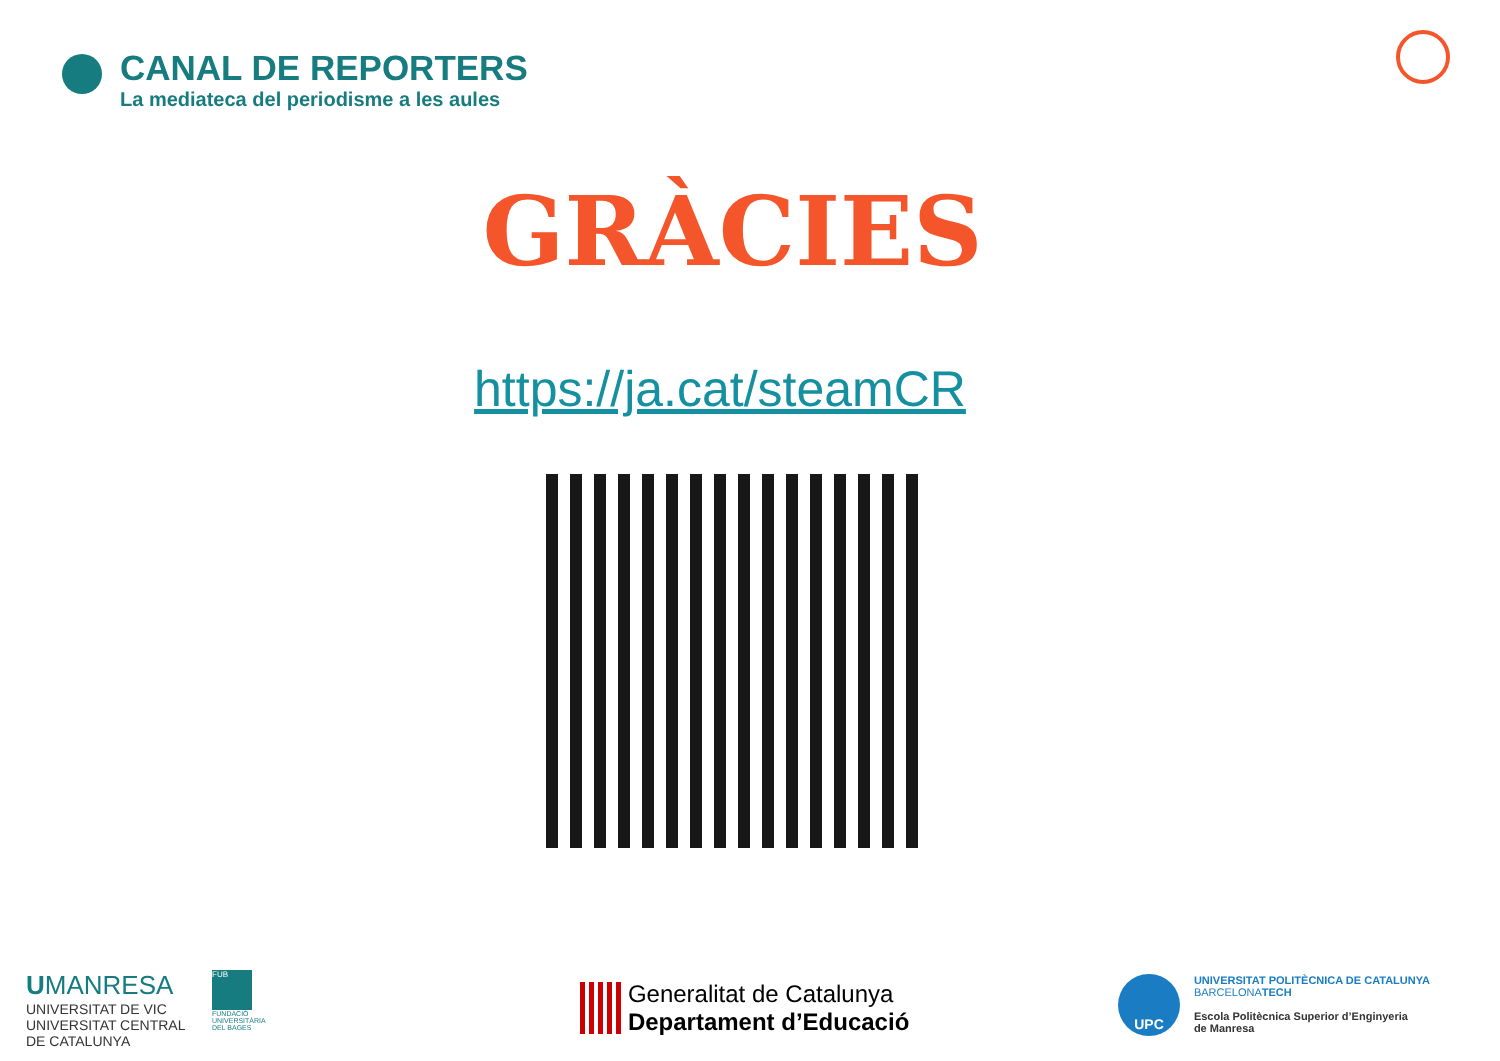CANAL DE REPORTERS
La mediateca del periodisme a les aules
GRÀCIES
https://ja.cat/steamCR
UMANRESA
UNIVERSITAT DE VIC
UNIVERSITAT CENTRAL
DE CATALUNYA
FUB
FUNDACIÓ
UNIVERSITÀRIA
DEL BAGES
Generalitat de Catalunya
Departament d’Educació
UPC UNIVERSITAT POLITÈCNICA DE CATALUNYA
BARCELONATECH
Escola Politècnica Superior d’Enginyeria
de Manresa